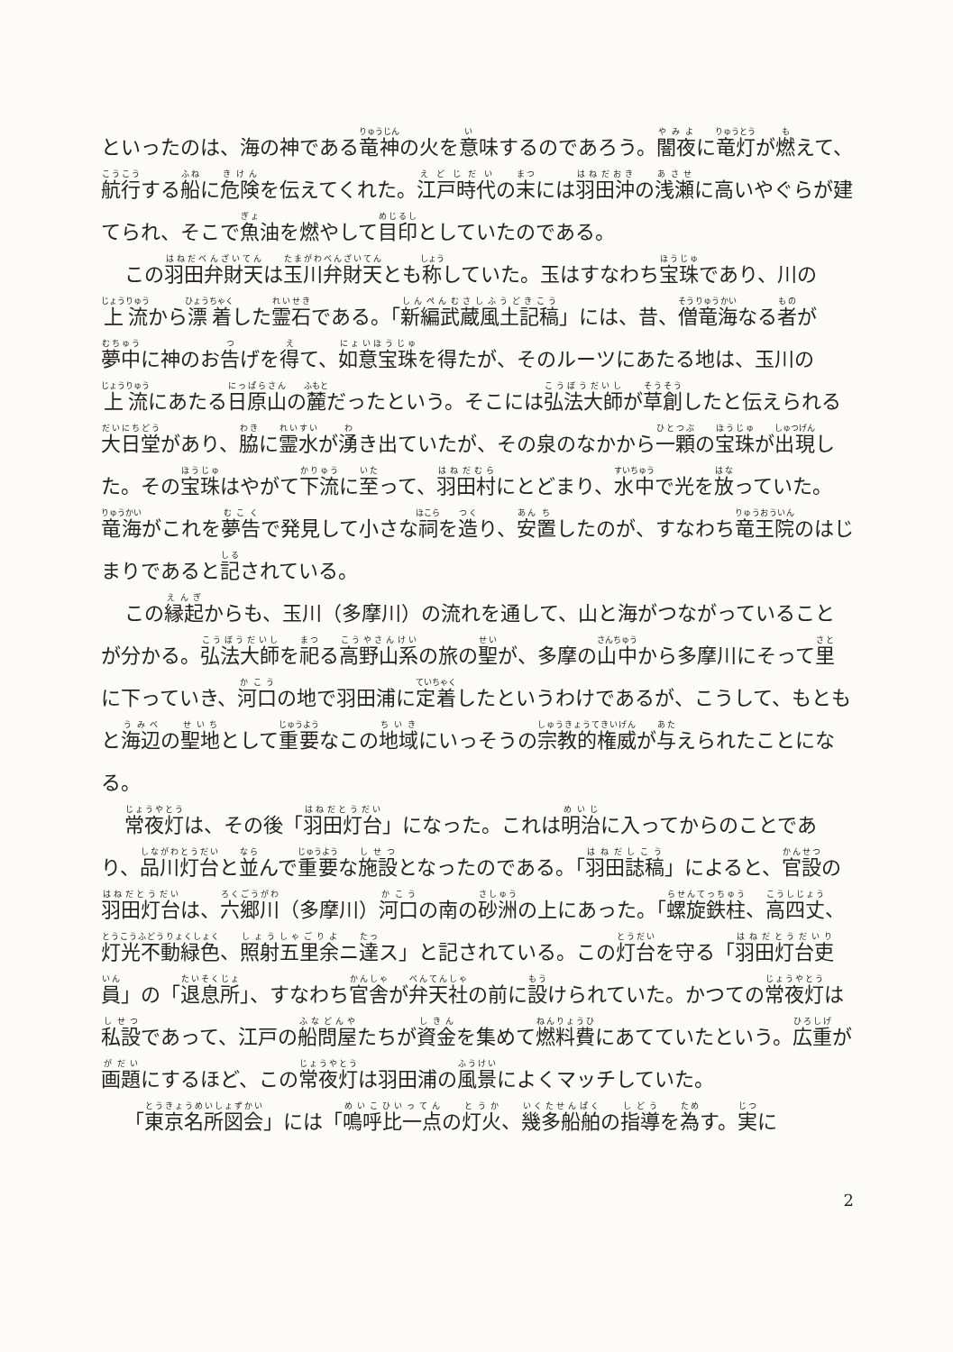といったのは、海の神である竜神の火を意味するのであろう。闇夜に竜灯が燃えて、航行する船に危険を伝えてくれた。江戸時代の末には羽田沖の浅瀬に高いやぐらが建てられ、そこで魚油を燃やして目印としていたのである。
この羽田弁財天は玉川弁財天とも称していた。玉はすなわち宝珠であり、川の上流から漂着した霊石である。「新編武蔵風土記稿」には、昔、僧竜海なる者が夢中に神のお告げを得て、如意宝珠を得たが、そのルーツにあたる地は、玉川の上流にあたる日原山の麓だったという。そこには弘法大師が草創したと伝えられる大日堂があり、脇に霊水が湧き出ていたが、その泉のなかから一顆の宝珠が出現した。その宝珠はやがて下流に至って、羽田村にとどまり、水中で光を放っていた。竜海がこれを夢告で発見して小さな祠を造り、安置したのが、すなわち竜王院のはじまりであると記されている。
この縁起からも、玉川（多摩川）の流れを通して、山と海がつながっていることが分かる。弘法大師を祀る高野山系の旅の聖が、多摩の山中から多摩川にそって里に下っていき、河口の地で羽田浦に定着したというわけであるが、こうして、もともと海辺の聖地として重要なこの地域にいっそうの宗教的権威が与えられたことになる。
常夜灯は、その後「羽田灯台」になった。これは明治に入ってからのことであり、品川灯台と並んで重要な施設となったのである。「羽田誌稿」によると、官設の羽田灯台は、六郷川（多摩川）河口の南の砂洲の上にあった。「螺旋鉄柱、高四丈、灯光不動緑色、照射五里余ニ達ス」と記されている。この灯台を守る「羽田灯台吏員」の「退息所」、すなわち官舎が弁天社の前に設けられていた。かつての常夜灯は私設であって、江戸の船問屋たちが資金を集めて燃料費にあてていたという。広重が画題にするほど、この常夜灯は羽田浦の風景によくマッチしていた。
「東京名所図会」には「鳴呼比一点の灯火、幾多船舶の指導を為す。実に
2